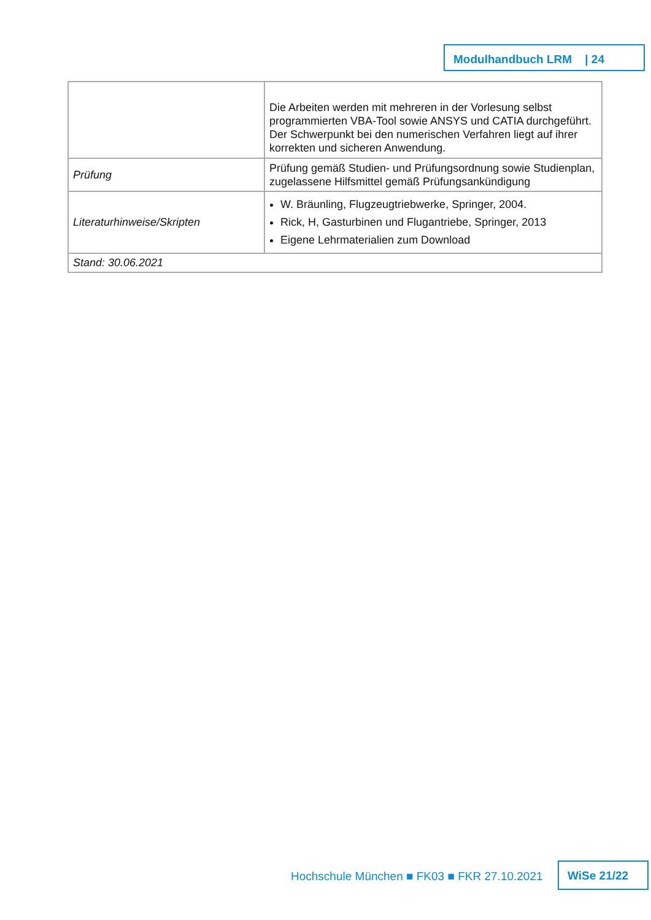Modulhandbuch LRM | 24
| | Die Arbeiten werden mit mehreren in der Vorlesung selbst programmierten VBA-Tool sowie ANSYS und CATIA durchgeführt. Der Schwerpunkt bei den numerischen Verfahren liegt auf ihrer korrekten und sicheren Anwendung. |
| Prüfung | Prüfung gemäß Studien- und Prüfungsordnung sowie Studienplan, zugelassene Hilfsmittel gemäß Prüfungsankündigung |
| Literaturhinweise/Skripten | W. Bräunling, Flugzeugtriebwerke, Springer, 2004. Rick, H, Gasturbinen und Flugantriebe, Springer, 2013 Eigene Lehrmaterialien zum Download |
| Stand: 30.06.2021 | |
Hochschule München ■ FK03 ■ FKR 27.10.2021
WiSe 21/22